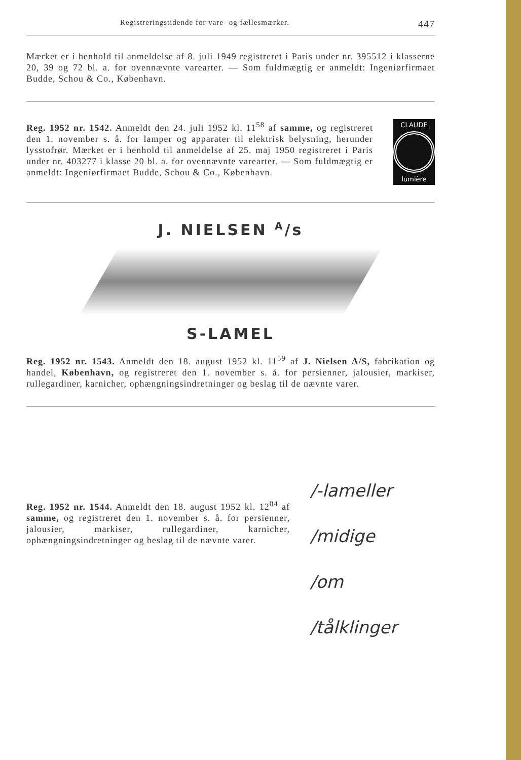Registreringstidende for vare- og fællesmærker. 447
Mærket er i henhold til anmeldelse af 8. juli 1949 registreret i Paris under nr. 395512 i klasserne 20, 39 og 72 bl. a. for ovennævnte varearter. — Som fuldmægtig er anmeldt: Ingeniørfirmaet Budde, Schou & Co., København.
Reg. 1952 nr. 1542. Anmeldt den 24. juli 1952 kl. 11<sup>58</sup> af samme, og registreret den 1. november s. å. for lamper og apparater til elektrisk belysning, herunder lysstofrør. Mærket er i henhold til anmeldelse af 25. maj 1950 registreret i Paris under nr. 403277 i klasse 20 bl. a. for ovennævnte varearter. — Som fuldmægtig er anmeldt: Ingeniørfirmaet Budde, Schou & Co., København.
CLAUDE
lumière
J. NIELSEN <sup>A</sup>/s
S-LAMEL
Reg. 1952 nr. 1543. Anmeldt den 18. august 1952 kl. 11<sup>59</sup> af J. Nielsen A/S, fabrikation og handel, København, og registreret den 1. november s. å. for persienner, jalousier, markiser, rullegardiner, karnicher, ophængningsindretninger og beslag til de nævnte varer.
Reg. 1952 nr. 1544. Anmeldt den 18. august 1952 kl. 12<sup>04</sup> af samme, og registreret den 1. november s. å. for persienner, jalousier, markiser, rullegardiner, karnicher, ophængningsindretninger og beslag til de nævnte varer.
/-lameller
/midige
/om
/tålklinger